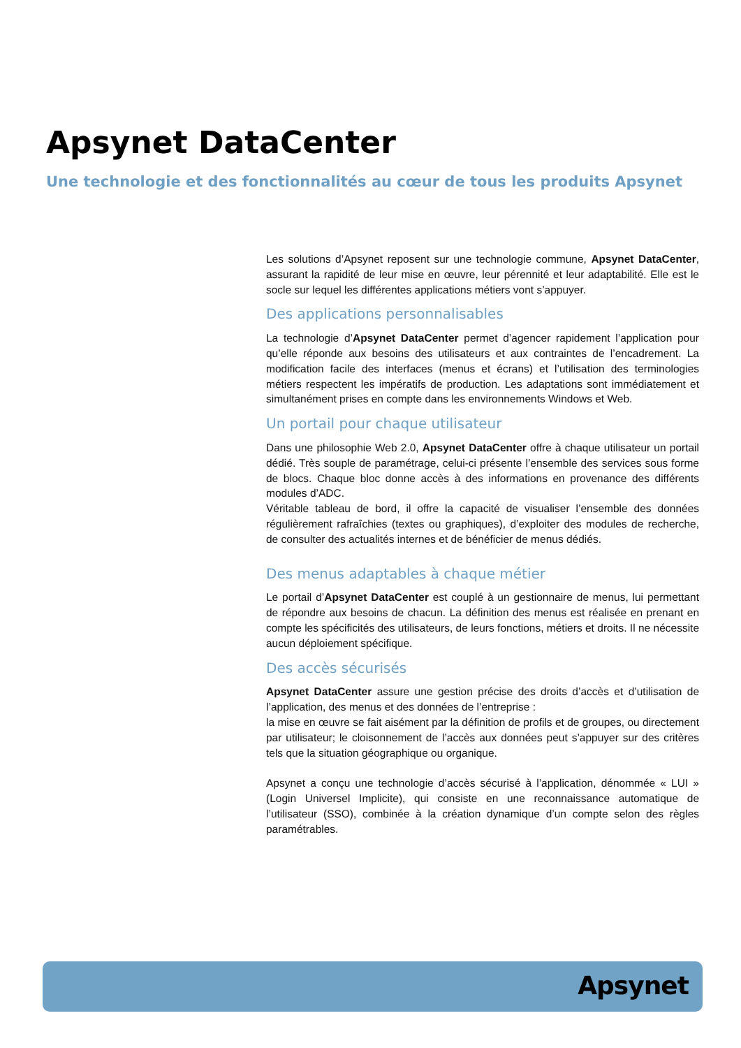Apsynet DataCenter
Une technologie et des fonctionnalités au cœur de tous les produits Apsynet
Les solutions d’Apsynet reposent sur une technologie commune, Apsynet DataCenter, assurant la rapidité de leur mise en œuvre, leur pérennité et leur adaptabilité. Elle est le socle sur lequel les différentes applications métiers vont s’appuyer.
Des applications personnalisables
La technologie d’Apsynet DataCenter permet d’agencer rapidement l’application pour qu’elle réponde aux besoins des utilisateurs et aux contraintes de l’encadrement. La modification facile des interfaces (menus et écrans) et l’utilisation des terminologies métiers respectent les impératifs de production. Les adaptations sont immédiatement et simultanément prises en compte dans les environnements Windows et Web.
Un portail pour chaque utilisateur
Dans une philosophie Web 2.0, Apsynet DataCenter offre à chaque utilisateur un portail dédié. Très souple de paramétrage, celui-ci présente l’ensemble des services sous forme de blocs. Chaque bloc donne accès à des informations en provenance des différents modules d’ADC.
Véritable tableau de bord, il offre la capacité de visualiser l’ensemble des données régulièrement rafraîchies (textes ou graphiques), d’exploiter des modules de recherche, de consulter des actualités internes et de bénéficier de menus dédiés.
Des menus adaptables à chaque métier
Le portail d’Apsynet DataCenter est couplé à un gestionnaire de menus, lui permettant de répondre aux besoins de chacun. La définition des menus est réalisée en prenant en compte les spécificités des utilisateurs, de leurs fonctions, métiers et droits. Il ne nécessite aucun déploiement spécifique.
Des accès sécurisés
Apsynet DataCenter assure une gestion précise des droits d’accès et d’utilisation de l’application, des menus et des données de l’entreprise :
la mise en œuvre se fait aisément par la définition de profils et de groupes, ou directement par utilisateur; le cloisonnement de l’accès aux données peut s’appuyer sur des critères tels que la situation géographique ou organique.
Apsynet a conçu une technologie d’accès sécurisé à l’application, dénommée « LUI » (Login Universel Implicite), qui consiste en une reconnaissance automatique de l’utilisateur (SSO), combinée à la création dynamique d’un compte selon des règles paramétrables.
Apsynet